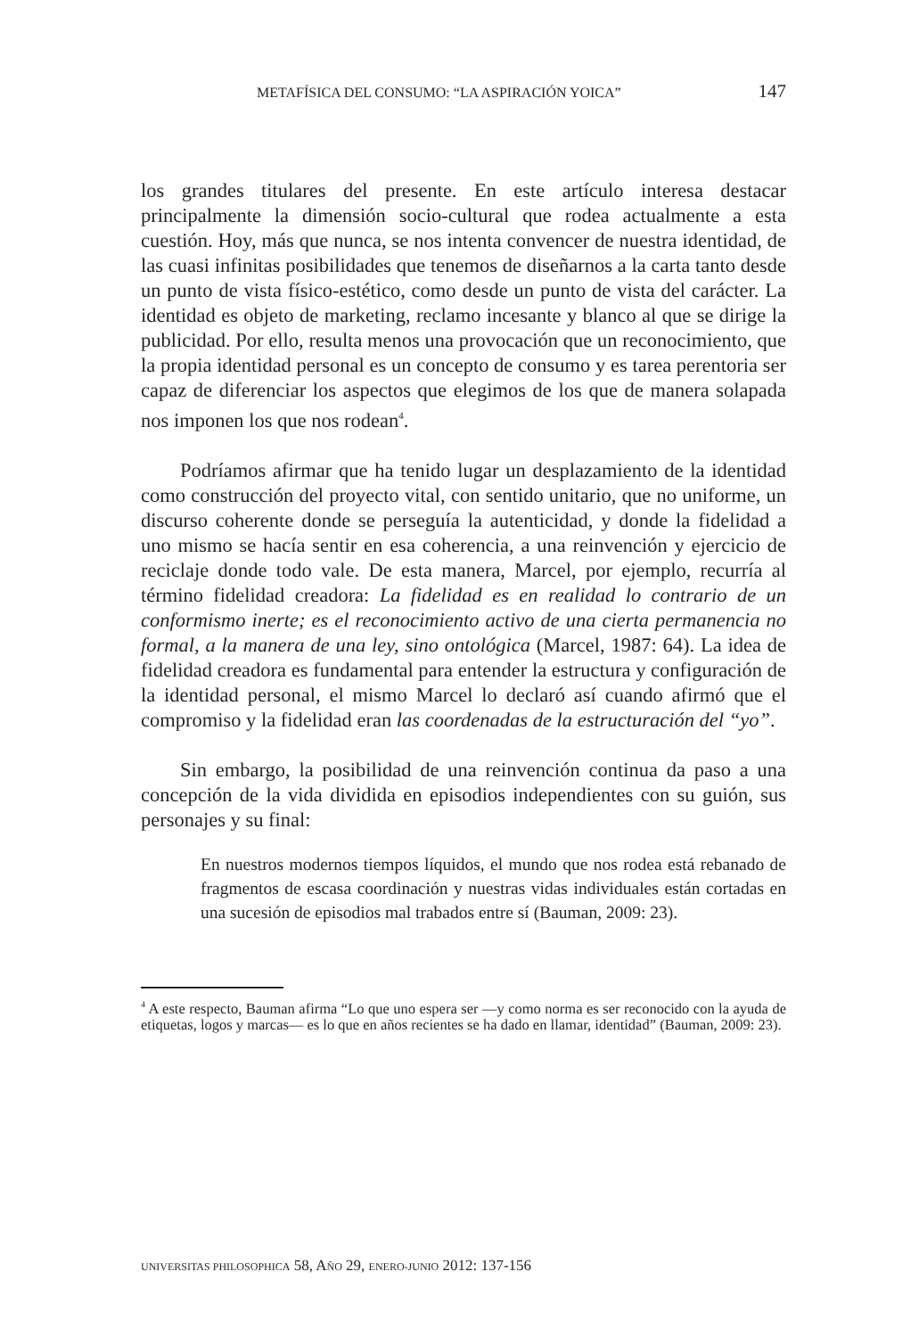METAFÍSICA DEL CONSUMO: “LA ASPIRACIÓN YOICA” 147
los grandes titulares del presente. En este artículo interesa destacar principalmente la dimensión socio-cultural que rodea actualmente a esta cuestión. Hoy, más que nunca, se nos intenta convencer de nuestra identidad, de las cuasi infinitas posibilidades que tenemos de diseñarnos a la carta tanto desde un punto de vista físico-estético, como desde un punto de vista del carácter. La identidad es objeto de marketing, reclamo incesante y blanco al que se dirige la publicidad. Por ello, resulta menos una provocación que un reconocimiento, que la propia identidad personal es un concepto de consumo y es tarea perentoria ser capaz de diferenciar los aspectos que elegimos de los que de manera solapada nos imponen los que nos rodean<sup>4</sup>.
Podríamos afirmar que ha tenido lugar un desplazamiento de la identidad como construcción del proyecto vital, con sentido unitario, que no uniforme, un discurso coherente donde se perseguía la autenticidad, y donde la fidelidad a uno mismo se hacía sentir en esa coherencia, a una reinvención y ejercicio de reciclaje donde todo vale. De esta manera, Marcel, por ejemplo, recurría al término fidelidad creadora: La fidelidad es en realidad lo contrario de un conformismo inerte; es el reconocimiento activo de una cierta permanencia no formal, a la manera de una ley, sino ontológica (Marcel, 1987: 64). La idea de fidelidad creadora es fundamental para entender la estructura y configuración de la identidad personal, el mismo Marcel lo declaró así cuando afirmó que el compromiso y la fidelidad eran las coordenadas de la estructuración del “yo”.
Sin embargo, la posibilidad de una reinvención continua da paso a una concepción de la vida dividida en episodios independientes con su guión, sus personajes y su final:
En nuestros modernos tiempos líquidos, el mundo que nos rodea está rebanado de fragmentos de escasa coordinación y nuestras vidas individuales están cortadas en una sucesión de episodios mal trabados entre sí (Bauman, 2009: 23).
<sup>4</sup> A este respecto, Bauman afirma “Lo que uno espera ser —y como norma es ser reconocido con la ayuda de etiquetas, logos y marcas— es lo que en años recientes se ha dado en llamar, identidad” (Bauman, 2009: 23).
UNIVERSITAS PHILOSOPHICA 58, AÑO 29, ENERO-JUNIO 2012: 137-156